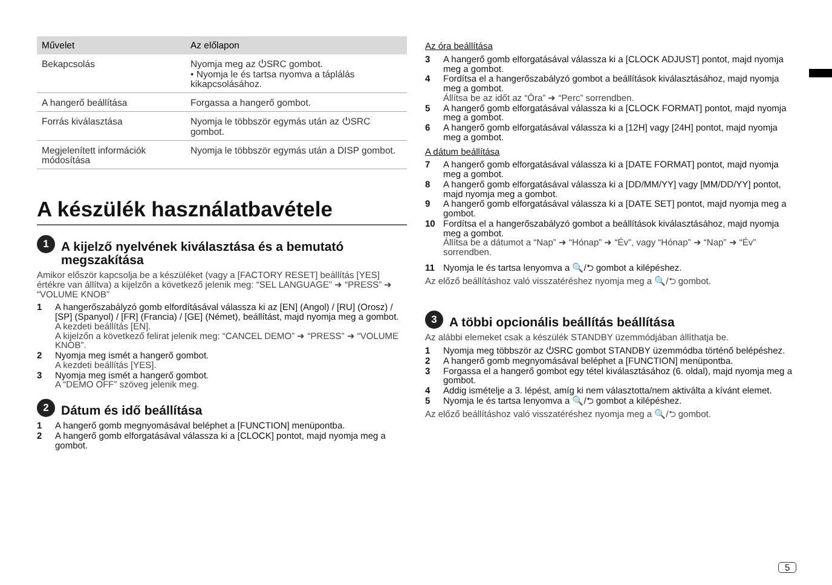| Művelet | Az előlapon |
| --- | --- |
| Bekapcsolás | Nyomja meg az ⏻SRC gombot. • Nyomja le és tartsa nyomva a táplálás kikapcsolásához. |
| A hangerő beállítása | Forgassa a hangerő gombot. |
| Forrás kiválasztása | Nyomja le többször egymás után az ⏻SRC gombot. |
| Megjelenített információk módosítása | Nyomja le többször egymás után a DISP gombot. |
A készülék használatbavétele
1 A kijelző nyelvének kiválasztása és a bemutató megszakítása
Amikor először kapcsolja be a készüléket (vagy a [FACTORY RESET] beállítás [YES] értékre van állítva) a kijelzőn a következő jelenik meg: “SEL LANGUAGE” ➜ “PRESS” ➜ “VOLUME KNOB”
1 A hangerőszabályzó gomb elfordításával válassza ki az [EN] (Angol) / [RU] (Orosz) / [SP] (Spanyol) / [FR] (Francia) / [GE] (Német), beállítást, majd nyomja meg a gombot.
A kezdeti beállítás [EN].
A kijelzőn a következő felirat jelenik meg: “CANCEL DEMO” ➜ “PRESS” ➜ “VOLUME KNOB”.
2 Nyomja meg ismét a hangerő gombot.
A kezdeti beállítás [YES].
3 Nyomja meg ismét a hangerő gombot.
A “DEMO OFF” szöveg jelenik meg.
2 Dátum és idő beállítása
1 A hangerő gomb megnyomásával beléphet a [FUNCTION] menüpontba.
2 A hangerő gomb elforgatásával válassza ki a [CLOCK] pontot, majd nyomja meg a gombot.
Az óra beállítása
3 A hangerő gomb elforgatásával válassza ki a [CLOCK ADJUST] pontot, majd nyomja meg a gombot.
4 Fordítsa el a hangerőszabályzó gombot a beállítások kiválasztásához, majd nyomja meg a gombot.
Állítsa be az időt az “Óra” ➜ “Perc” sorrendben.
5 A hangerő gomb elforgatásával válassza ki a [CLOCK FORMAT] pontot, majd nyomja meg a gombot.
6 A hangerő gomb elforgatásával válassza ki a [12H] vagy [24H] pontot, majd nyomja meg a gombot.
A dátum beállítása
7 A hangerő gomb elforgatásával válassza ki a [DATE FORMAT] pontot, majd nyomja meg a gombot.
8 A hangerő gomb elforgatásával válassza ki a [DD/MM/YY] vagy [MM/DD/YY] pontot, majd nyomja meg a gombot.
9 A hangerő gomb elforgatásával válassza ki a [DATE SET] pontot, majd nyomja meg a gombot.
10 Fordítsa el a hangerőszabályzó gombot a beállítások kiválasztásához, majd nyomja meg a gombot.
Állítsa be a dátumot a “Nap” ➜ “Hónap” ➜ “Év”, vagy “Hónap” ➜ “Nap” ➜ “Év” sorrendben.
11 Nyomja le és tartsa lenyomva a 🔍/⮌ gombot a kilépéshez.
Az előző beállításhoz való visszatéréshez nyomja meg a 🔍/⮌ gombot.
3 A többi opcionális beállítás beállítása
Az alábbi elemeket csak a készülék STANDBY üzemmódjában állíthatja be.
1 Nyomja meg többször az ⏻SRC gombot STANDBY üzemmódba történő belépéshez.
2 A hangerő gomb megnyomásával beléphet a [FUNCTION] menüpontba.
3 Forgassa el a hangerő gombot egy tétel kiválasztásához (6. oldal), majd nyomja meg a gombot.
4 Addig ismételje a 3. lépést, amíg ki nem választotta/nem aktiválta a kívánt elemet.
5 Nyomja le és tartsa lenyomva a 🔍/⮌ gombot a kilépéshez.
Az előző beállításhoz való visszatéréshez nyomja meg a 🔍/⮌ gombot.
5